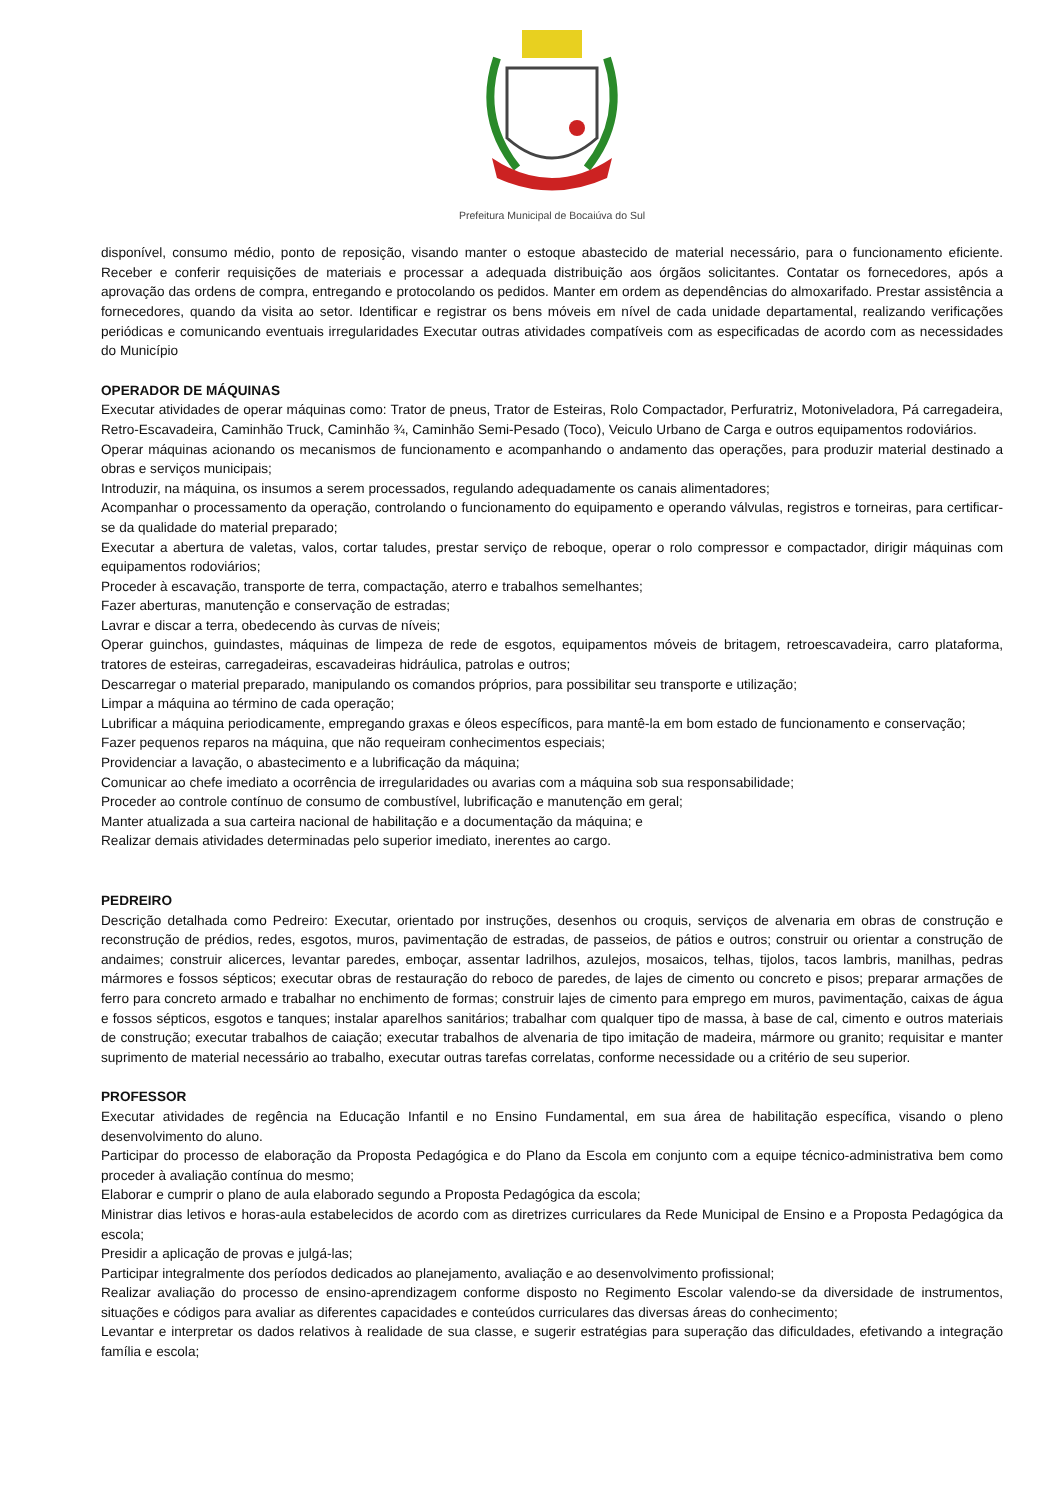Prefeitura Municipal de Bocaiúva do Sul
disponível, consumo médio, ponto de reposição, visando manter o estoque abastecido de material necessário, para o funcionamento eficiente. Receber e conferir requisições de materiais e processar a adequada distribuição aos órgãos solicitantes. Contatar os fornecedores, após a aprovação das ordens de compra, entregando e protocolando os pedidos. Manter em ordem as dependências do almoxarifado. Prestar assistência a fornecedores, quando da visita ao setor. Identificar e registrar os bens móveis em nível de cada unidade departamental, realizando verificações periódicas e comunicando eventuais irregularidades Executar outras atividades compatíveis com as especificadas de acordo com as necessidades do Município
OPERADOR DE MÁQUINAS
Executar atividades de operar máquinas como: Trator de pneus, Trator de Esteiras, Rolo Compactador, Perfuratriz, Motoniveladora, Pá carregadeira, Retro-Escavadeira, Caminhão Truck, Caminhão ¾, Caminhão Semi-Pesado (Toco), Veiculo Urbano de Carga e outros equipamentos rodoviários.
Operar máquinas acionando os mecanismos de funcionamento e acompanhando o andamento das operações, para produzir material destinado a obras e serviços municipais;
Introduzir, na máquina, os insumos a serem processados, regulando adequadamente os canais alimentadores;
Acompanhar o processamento da operação, controlando o funcionamento do equipamento e operando válvulas, registros e torneiras, para certificar-se da qualidade do material preparado;
Executar a abertura de valetas, valos, cortar taludes, prestar serviço de reboque, operar o rolo compressor e compactador, dirigir máquinas com equipamentos rodoviários;
Proceder à escavação, transporte de terra, compactação, aterro e trabalhos semelhantes;
Fazer aberturas, manutenção e conservação de estradas;
Lavrar e discar a terra, obedecendo às curvas de níveis;
Operar guinchos, guindastes, máquinas de limpeza de rede de esgotos, equipamentos móveis de britagem, retroescavadeira, carro plataforma, tratores de esteiras, carregadeiras, escavadeiras hidráulica, patrolas e outros;
Descarregar o material preparado, manipulando os comandos próprios, para possibilitar seu transporte e utilização;
Limpar a máquina ao término de cada operação;
Lubrificar a máquina periodicamente, empregando graxas e óleos específicos, para mantê-la em bom estado de funcionamento e conservação;
Fazer pequenos reparos na máquina, que não requeiram conhecimentos especiais;
Providenciar a lavação, o abastecimento e a lubrificação da máquina;
Comunicar ao chefe imediato a ocorrência de irregularidades ou avarias com a máquina sob sua responsabilidade;
Proceder ao controle contínuo de consumo de combustível, lubrificação e manutenção em geral;
Manter atualizada a sua carteira nacional de habilitação e a documentação da máquina; e
Realizar demais atividades determinadas pelo superior imediato, inerentes ao cargo.
PEDREIRO
Descrição detalhada como Pedreiro: Executar, orientado por instruções, desenhos ou croquis, serviços de alvenaria em obras de construção e reconstrução de prédios, redes, esgotos, muros, pavimentação de estradas, de passeios, de pátios e outros; construir ou orientar a construção de andaimes; construir alicerces, levantar paredes, emboçar, assentar ladrilhos, azulejos, mosaicos, telhas, tijolos, tacos lambris, manilhas, pedras mármores e fossos sépticos; executar obras de restauração do reboco de paredes, de lajes de cimento ou concreto e pisos; preparar armações de ferro para concreto armado e trabalhar no enchimento de formas; construir lajes de cimento para emprego em muros, pavimentação, caixas de água e fossos sépticos, esgotos e tanques; instalar aparelhos sanitários; trabalhar com qualquer tipo de massa, à base de cal, cimento e outros materiais de construção; executar trabalhos de caiação; executar trabalhos de alvenaria de tipo imitação de madeira, mármore ou granito; requisitar e manter suprimento de material necessário ao trabalho, executar outras tarefas correlatas, conforme necessidade ou a critério de seu superior.
PROFESSOR
Executar atividades de regência na Educação Infantil e no Ensino Fundamental, em sua área de habilitação específica, visando o pleno desenvolvimento do aluno.
Participar do processo de elaboração da Proposta Pedagógica e do Plano da Escola em conjunto com a equipe técnico-administrativa bem como proceder à avaliação contínua do mesmo;
Elaborar e cumprir o plano de aula elaborado segundo a Proposta Pedagógica da escola;
Ministrar dias letivos e horas-aula estabelecidos de acordo com as diretrizes curriculares da Rede Municipal de Ensino e a Proposta Pedagógica da escola;
Presidir a aplicação de provas e julgá-las;
Participar integralmente dos períodos dedicados ao planejamento, avaliação e ao desenvolvimento profissional;
Realizar avaliação do processo de ensino-aprendizagem conforme disposto no Regimento Escolar valendo-se da diversidade de instrumentos, situações e códigos para avaliar as diferentes capacidades e conteúdos curriculares das diversas áreas do conhecimento;
Levantar e interpretar os dados relativos à realidade de sua classe, e sugerir estratégias para superação das dificuldades, efetivando a integração família e escola;